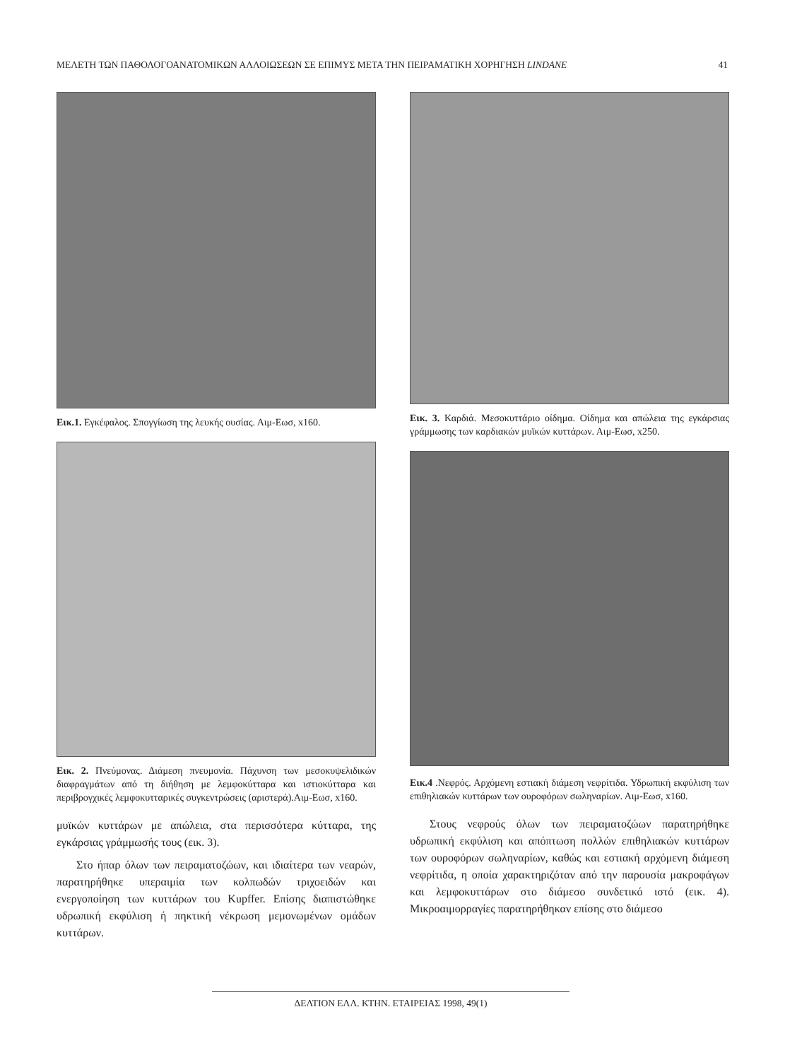ΜΕΛΕΤΗ ΤΩΝ ΠΑΘΟΛΟΓΟΑΝΑΤΟΜΙΚΩΝ ΑΛΛΟΙΩΣΕΩΝ ΣΕ ΕΠΙΜΥΣ ΜΕΤΑ ΤΗΝ ΠΕΙΡΑΜΑΤΙΚΗ ΧΟΡΗΓΗΣΗ LINDANE 41
Εικ.1. Εγκέφαλος. Σπογγίωση της λευκής ουσίας. Αιμ-Εωσ, x160.
Εικ. 2. Πνεύμονας. Διάμεση πνευμονία. Πάχυνση των μεσοκυψελιδικών διαφραγμάτων από τη διήθηση με λεμφοκύτταρα και ιστιοκύτταρα και περιβρογχικές λεμφοκυτταρικές συγκεντρώσεις (αριστερά).Αιμ-Εωσ, x160.
μυϊκών κυττάρων με απώλεια, στα περισσότερα κύτταρα, της εγκάρσιας γράμμωσής τους (εικ. 3).
Στο ήπαρ όλων των πειραματοζώων, και ιδιαίτερα των νεαρών, παρατηρήθηκε υπεραιμία των κολπωδών τριχοειδών και ενεργοποίηση των κυττάρων του Kupffer. Επίσης διαπιστώθηκε υδρωπική εκφύλιση ή πηκτική νέκρωση μεμονωμένων ομάδων κυττάρων.
Εικ. 3. Καρδιά. Μεσοκυττάριο οίδημα. Οίδημα και απώλεια της εγκάρσιας γράμμωσης των καρδιακών μυϊκών κυττάρων. Αιμ-Εωσ, x250.
Εικ.4 .Νεφρός. Αρχόμενη εστιακή διάμεση νεφρίτιδα. Υδρωπική εκφύλιση των επιθηλιακών κυττάρων των ουροφόρων σωληναρίων. Αιμ-Εωσ, x160.
Στους νεφρούς όλων των πειραματοζώων παρατηρήθηκε υδρωπική εκφύλιση και απόπτωση πολλών επιθηλιακών κυττάρων των ουροφόρων σωληναρίων, καθώς και εστιακή αρχόμενη διάμεση νεφρίτιδα, η οποία χαρακτηριζόταν από την παρουσία μακροφάγων και λεμφοκυττάρων στο διάμεσο συνδετικό ιστό (εικ. 4). Μικροαιμορραγίες παρατηρήθηκαν επίσης στο διάμεσο
ΔΕΛΤΙΟΝ ΕΛΛ. ΚΤΗΝ. ΕΤΑΙΡΕΙΑΣ 1998, 49(1)